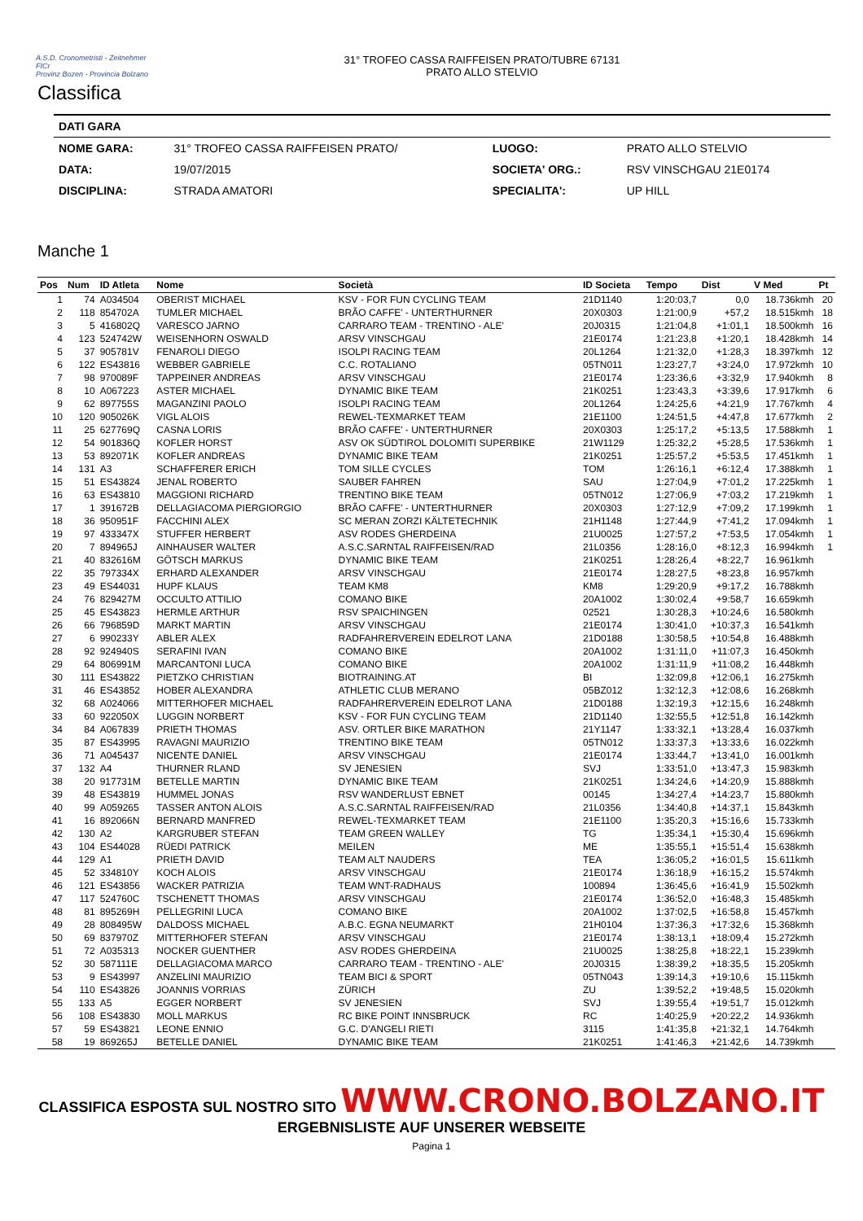A.S.D. Cronometristi - Zeitnehmer
FICr
Provinz Bozen - Provincia Bolzano
31° TROFEO CASSA RAIFFEISEN PRATO/TUBRE 67131
PRATO ALLO STELVIO
Classifica
| DATI GARA | | | |
| NOME GARA: | 31° TROFEO CASSA RAIFFEISEN PRATO/ | LUOGO: | PRATO ALLO STELVIO |
| DATA: | 19/07/2015 | SOCIETA' ORG.: | RSV VINSCHGAU 21E0174 |
| DISCIPLINA: | STRADA AMATORI | SPECIALITA': | UP HILL |
Manche 1
| Pos | Num | ID Atleta | Nome | Società | ID Societa | Tempo | Dist | V Med | Pt |
| --- | --- | --- | --- | --- | --- | --- | --- | --- | --- |
| 1 | 74 | A034504 | OBERIST MICHAEL | KSV - FOR FUN CYCLING TEAM | 21D1140 | 1:20:03,7 | 0,0 | 18.736kmh | 20 |
| 2 | 118 | 854702A | TUMLER MICHAEL | BRÃO CAFFE' - UNTERTHURNER | 20X0303 | 1:21:00,9 | +57,2 | 18.515kmh | 18 |
| 3 | 5 | 416802Q | VARESCO JARNO | CARRARO TEAM - TRENTINO - ALE' | 20J0315 | 1:21:04,8 | +1:01,1 | 18.500kmh | 16 |
| 4 | 123 | 524742W | WEISENHORN OSWALD | ARSV VINSCHGAU | 21E0174 | 1:21:23,8 | +1:20,1 | 18.428kmh | 14 |
| 5 | 37 | 905781V | FENAROLI DIEGO | ISOLPI RACING TEAM | 20L1264 | 1:21:32,0 | +1:28,3 | 18.397kmh | 12 |
| 6 | 122 | ES43816 | WEBBER GABRIELE | C.C. ROTALIANO | 05TN011 | 1:23:27,7 | +3:24,0 | 17.972kmh | 10 |
| 7 | 98 | 970089F | TAPPEINER ANDREAS | ARSV VINSCHGAU | 21E0174 | 1:23:36,6 | +3:32,9 | 17.940kmh | 8 |
| 8 | 10 | A067223 | ASTER MICHAEL | DYNAMIC BIKE TEAM | 21K0251 | 1:23:43,3 | +3:39,6 | 17.917kmh | 6 |
| 9 | 62 | 897755S | MAGANZINI PAOLO | ISOLPI RACING TEAM | 20L1264 | 1:24:25,6 | +4:21,9 | 17.767kmh | 4 |
| 10 | 120 | 905026K | VIGL ALOIS | REWEL-TEXMARKET TEAM | 21E1100 | 1:24:51,5 | +4:47,8 | 17.677kmh | 2 |
| 11 | 25 | 627769Q | CASNA LORIS | BRÃO CAFFE' - UNTERTHURNER | 20X0303 | 1:25:17,2 | +5:13,5 | 17.588kmh | 1 |
| 12 | 54 | 901836Q | KOFLER HORST | ASV OK SÜDTIROL DOLOMITI SUPERBIKE | 21W1129 | 1:25:32,2 | +5:28,5 | 17.536kmh | 1 |
| 13 | 53 | 892071K | KOFLER ANDREAS | DYNAMIC BIKE TEAM | 21K0251 | 1:25:57,2 | +5:53,5 | 17.451kmh | 1 |
| 14 | 131 | A3 | SCHAFFERER ERICH | TOM SILLE CYCLES | TOM | 1:26:16,1 | +6:12,4 | 17.388kmh | 1 |
| 15 | 51 | ES43824 | JENAL ROBERTO | SAUBER FAHREN | SAU | 1:27:04,9 | +7:01,2 | 17.225kmh | 1 |
| 16 | 63 | ES43810 | MAGGIONI RICHARD | TRENTINO BIKE TEAM | 05TN012 | 1:27:06,9 | +7:03,2 | 17.219kmh | 1 |
| 17 | 1 | 391672B | DELLAGIACOMA PIERGIORGIO | BRÃO CAFFE' - UNTERTHURNER | 20X0303 | 1:27:12,9 | +7:09,2 | 17.199kmh | 1 |
| 18 | 36 | 950951F | FACCHINI ALEX | SC MERAN ZORZI KÄLTETECHNIK | 21H1148 | 1:27:44,9 | +7:41,2 | 17.094kmh | 1 |
| 19 | 97 | 433347X | STUFFER HERBERT | ASV RODES GHERDEINA | 21U0025 | 1:27:57,2 | +7:53,5 | 17.054kmh | 1 |
| 20 | 7 | 894965J | AINHAUSER WALTER | A.S.C.SARNTAL RAIFFEISEN/RAD | 21L0356 | 1:28:16,0 | +8:12,3 | 16.994kmh | 1 |
| 21 | 40 | 832616M | GÖTSCH MARKUS | DYNAMIC BIKE TEAM | 21K0251 | 1:28:26,4 | +8:22,7 | 16.961kmh | |
| 22 | 35 | 797334X | ERHARD ALEXANDER | ARSV VINSCHGAU | 21E0174 | 1:28:27,5 | +8:23,8 | 16.957kmh | |
| 23 | 49 | ES44031 | HUPF KLAUS | TEAM KM8 | KM8 | 1:29:20,9 | +9:17,2 | 16.788kmh | |
| 24 | 76 | 829427M | OCCULTO ATTILIO | COMANO BIKE | 20A1002 | 1:30:02,4 | +9:58,7 | 16.659kmh | |
| 25 | 45 | ES43823 | HERMLE ARTHUR | RSV SPAICHINGEN | 02521 | 1:30:28,3 | +10:24,6 | 16.580kmh | |
| 26 | 66 | 796859D | MARKT MARTIN | ARSV VINSCHGAU | 21E0174 | 1:30:41,0 | +10:37,3 | 16.541kmh | |
| 27 | 6 | 990233Y | ABLER ALEX | RADFAHRERVEREIN EDELROT LANA | 21D0188 | 1:30:58,5 | +10:54,8 | 16.488kmh | |
| 28 | 92 | 924940S | SERAFINI IVAN | COMANO BIKE | 20A1002 | 1:31:11,0 | +11:07,3 | 16.450kmh | |
| 29 | 64 | 806991M | MARCANTONI LUCA | COMANO BIKE | 20A1002 | 1:31:11,9 | +11:08,2 | 16.448kmh | |
| 30 | 111 | ES43822 | PIETZKO CHRISTIAN | BIOTRAINING.AT | BI | 1:32:09,8 | +12:06,1 | 16.275kmh | |
| 31 | 46 | ES43852 | HOBER ALEXANDRA | ATHLETIC CLUB MERANO | 05BZ012 | 1:32:12,3 | +12:08,6 | 16.268kmh | |
| 32 | 68 | A024066 | MITTERHOFER MICHAEL | RADFAHRERVEREIN EDELROT LANA | 21D0188 | 1:32:19,3 | +12:15,6 | 16.248kmh | |
| 33 | 60 | 922050X | LUGGIN NORBERT | KSV - FOR FUN CYCLING TEAM | 21D1140 | 1:32:55,5 | +12:51,8 | 16.142kmh | |
| 34 | 84 | A067839 | PRIETH THOMAS | ASV. ORTLER BIKE MARATHON | 21Y1147 | 1:33:32,1 | +13:28,4 | 16.037kmh | |
| 35 | 87 | ES43995 | RAVAGNI MAURIZIO | TRENTINO BIKE TEAM | 05TN012 | 1:33:37,3 | +13:33,6 | 16.022kmh | |
| 36 | 71 | A045437 | NICENTE DANIEL | ARSV VINSCHGAU | 21E0174 | 1:33:44,7 | +13:41,0 | 16.001kmh | |
| 37 | 132 | A4 | THURNER RLAND | SV JENESIEN | SVJ | 1:33:51,0 | +13:47,3 | 15.983kmh | |
| 38 | 20 | 917731M | BETELLE MARTIN | DYNAMIC BIKE TEAM | 21K0251 | 1:34:24,6 | +14:20,9 | 15.888kmh | |
| 39 | 48 | ES43819 | HUMMEL JONAS | RSV WANDERLUST EBNET | 00145 | 1:34:27,4 | +14:23,7 | 15.880kmh | |
| 40 | 99 | A059265 | TASSER ANTON ALOIS | A.S.C.SARNTAL RAIFFEISEN/RAD | 21L0356 | 1:34:40,8 | +14:37,1 | 15.843kmh | |
| 41 | 16 | 892066N | BERNARD MANFRED | REWEL-TEXMARKET TEAM | 21E1100 | 1:35:20,3 | +15:16,6 | 15.733kmh | |
| 42 | 130 | A2 | KARGRUBER STEFAN | TEAM GREEN WALLEY | TG | 1:35:34,1 | +15:30,4 | 15.696kmh | |
| 43 | 104 | ES44028 | RÜEDI PATRICK | MEILEN | ME | 1:35:55,1 | +15:51,4 | 15.638kmh | |
| 44 | 129 | A1 | PRIETH DAVID | TEAM ALT NAUDERS | TEA | 1:36:05,2 | +16:01,5 | 15.611kmh | |
| 45 | 52 | 334810Y | KOCH ALOIS | ARSV VINSCHGAU | 21E0174 | 1:36:18,9 | +16:15,2 | 15.574kmh | |
| 46 | 121 | ES43856 | WACKER PATRIZIA | TEAM WNT-RADHAUS | 100894 | 1:36:45,6 | +16:41,9 | 15.502kmh | |
| 47 | 117 | 524760C | TSCHENETT THOMAS | ARSV VINSCHGAU | 21E0174 | 1:36:52,0 | +16:48,3 | 15.485kmh | |
| 48 | 81 | 895269H | PELLEGRINI LUCA | COMANO BIKE | 20A1002 | 1:37:02,5 | +16:58,8 | 15.457kmh | |
| 49 | 28 | 808495W | DALDOSS MICHAEL | A.B.C. EGNA NEUMARKT | 21H0104 | 1:37:36,3 | +17:32,6 | 15.368kmh | |
| 50 | 69 | 837970Z | MITTERHOFER STEFAN | ARSV VINSCHGAU | 21E0174 | 1:38:13,1 | +18:09,4 | 15.272kmh | |
| 51 | 72 | A035313 | NOCKER GUENTHER | ASV RODES GHERDEINA | 21U0025 | 1:38:25,8 | +18:22,1 | 15.239kmh | |
| 52 | 30 | 587111E | DELLAGIACOMA MARCO | CARRARO TEAM - TRENTINO - ALE' | 20J0315 | 1:38:39,2 | +18:35,5 | 15.205kmh | |
| 53 | 9 | ES43997 | ANZELINI MAURIZIO | TEAM BICI & SPORT | 05TN043 | 1:39:14,3 | +19:10,6 | 15.115kmh | |
| 54 | 110 | ES43826 | JOANNIS VORRIAS | ZÜRICH | ZU | 1:39:52,2 | +19:48,5 | 15.020kmh | |
| 55 | 133 | A5 | EGGER NORBERT | SV JENESIEN | SVJ | 1:39:55,4 | +19:51,7 | 15.012kmh | |
| 56 | 108 | ES43830 | MOLL MARKUS | RC BIKE POINT INNSBRUCK | RC | 1:40:25,9 | +20:22,2 | 14.936kmh | |
| 57 | 59 | ES43821 | LEONE ENNIO | G.C. D'ANGELI RIETI | 3115 | 1:41:35,8 | +21:32,1 | 14.764kmh | |
| 58 | 19 | 869265J | BETELLE DANIEL | DYNAMIC BIKE TEAM | 21K0251 | 1:41:46,3 | +21:42,6 | 14.739kmh | |
CLASSIFICA ESPOSTA SUL NOSTRO SITO WWW.CRONO.BOLZANO.IT ERGEBNISLISTE AUF UNSERER WEBSEITE
Pagina 1